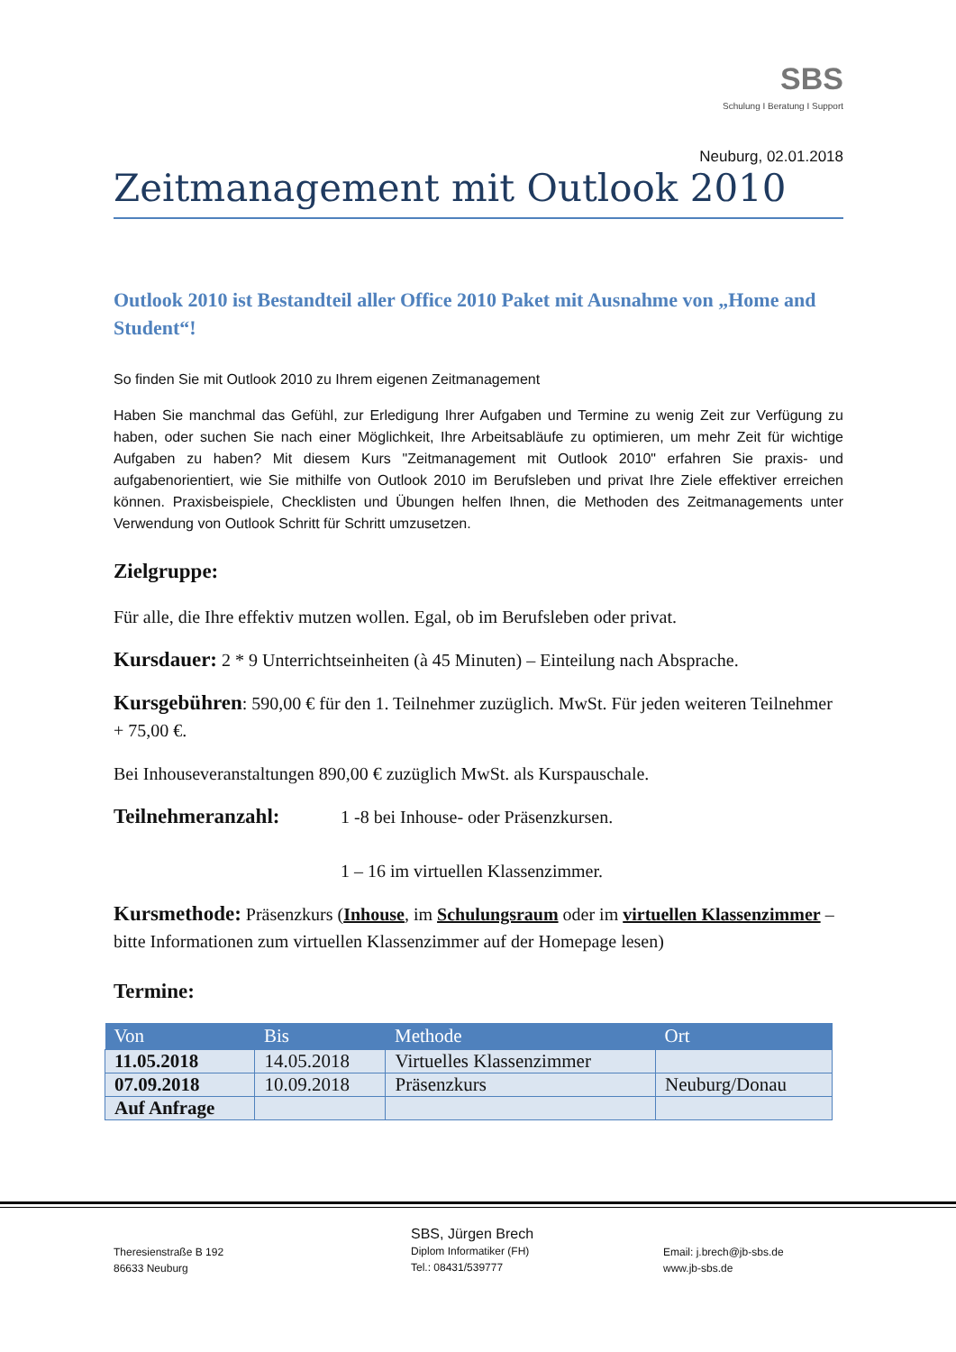SBS
Schulung I Beratung I Support
Neuburg, 02.01.2018
Zeitmanagement mit Outlook 2010
Outlook 2010 ist Bestandteil aller Office 2010 Paket mit Ausnahme von „Home and Student“!
So finden Sie mit Outlook 2010 zu Ihrem eigenen Zeitmanagement
Haben Sie manchmal das Gefühl, zur Erledigung Ihrer Aufgaben und Termine zu wenig Zeit zur Verfügung zu haben, oder suchen Sie nach einer Möglichkeit, Ihre Arbeitsabläufe zu optimieren, um mehr Zeit für wichtige Aufgaben zu haben? Mit diesem Kurs "Zeitmanagement mit Outlook 2010" erfahren Sie praxis- und aufgabenorientiert, wie Sie mithilfe von Outlook 2010 im Berufsleben und privat Ihre Ziele effektiver erreichen können. Praxisbeispiele, Checklisten und Übungen helfen Ihnen, die Methoden des Zeitmanagements unter Verwendung von Outlook Schritt für Schritt umzusetzen.
Zielgruppe:
Für alle, die Ihre effektiv mutzen wollen. Egal, ob im Berufsleben oder privat.
Kursdauer: 2 * 9 Unterrichtseinheiten (à 45 Minuten) – Einteilung nach Absprache.
Kursgebühren: 590,00 € für den 1. Teilnehmer zuzüglich. MwSt. Für jeden weiteren Teilnehmer + 75,00 €.
Bei Inhouseveranstaltungen 890,00 € zuzüglich MwSt. als Kurspauschale.
Teilnehmeranzahl:
1 -8 bei Inhouse- oder Präsenzkursen.
1 – 16 im virtuellen Klassenzimmer.
Kursmethode: Präsenzkurs (Inhouse, im Schulungsraum oder im virtuellen Klassenzimmer – bitte Informationen zum virtuellen Klassenzimmer auf der Homepage lesen)
Termine:
| Von | Bis | Methode | Ort |
| --- | --- | --- | --- |
| 11.05.2018 | 14.05.2018 | Virtuelles Klassenzimmer | |
| 07.09.2018 | 10.09.2018 | Präsenzkurs | Neuburg/Donau |
| Auf Anfrage | | | |
Theresienstraße B 192
86633 Neuburg
SBS, Jürgen Brech
Diplom Informatiker (FH)
Tel.: 08431/539777
Email: j.brech@jb-sbs.de
www.jb-sbs.de